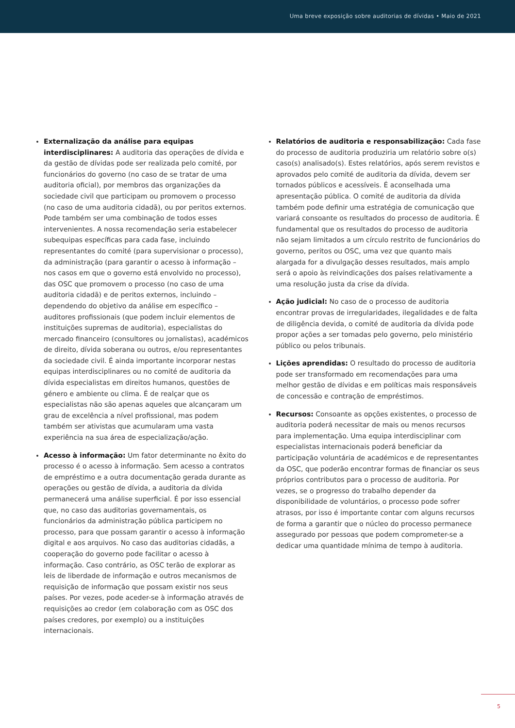Uma breve exposição sobre auditorias de dívidas • Maio de 2021
Externalização da análise para equipas interdisciplinares: A auditoria das operações de dívida e da gestão de dívidas pode ser realizada pelo comité, por funcionários do governo (no caso de se tratar de uma auditoria oficial), por membros das organizações da sociedade civil que participam ou promovem o processo (no caso de uma auditoria cidadã), ou por peritos externos. Pode também ser uma combinação de todos esses intervenientes. A nossa recomendação seria estabelecer subequipas específicas para cada fase, incluindo representantes do comité (para supervisionar o processo), da administração (para garantir o acesso à informação – nos casos em que o governo está envolvido no processo), das OSC que promovem o processo (no caso de uma auditoria cidadã) e de peritos externos, incluindo – dependendo do objetivo da análise em específico – auditores profissionais (que podem incluir elementos de instituições supremas de auditoria), especialistas do mercado financeiro (consultores ou jornalistas), académicos de direito, dívida soberana ou outros, e/ou representantes da sociedade civil. É ainda importante incorporar nestas equipas interdisciplinares ou no comité de auditoria da dívida especialistas em direitos humanos, questões de género e ambiente ou clima. É de realçar que os especialistas não são apenas aqueles que alcançaram um grau de excelência a nível profissional, mas podem também ser ativistas que acumularam uma vasta experiência na sua área de especialização/ação.
Acesso à informação: Um fator determinante no êxito do processo é o acesso à informação. Sem acesso a contratos de empréstimo e a outra documentação gerada durante as operações ou gestão de dívida, a auditoria da dívida permanecerá uma análise superficial. É por isso essencial que, no caso das auditorias governamentais, os funcionários da administração pública participem no processo, para que possam garantir o acesso à informação digital e aos arquivos. No caso das auditorias cidadãs, a cooperação do governo pode facilitar o acesso à informação. Caso contrário, as OSC terão de explorar as leis de liberdade de informação e outros mecanismos de requisição de informação que possam existir nos seus países. Por vezes, pode aceder-se à informação através de requisições ao credor (em colaboração com as OSC dos países credores, por exemplo) ou a instituições internacionais.
Relatórios de auditoria e responsabilização: Cada fase do processo de auditoria produziria um relatório sobre o(s) caso(s) analisado(s). Estes relatórios, após serem revistos e aprovados pelo comité de auditoria da dívida, devem ser tornados públicos e acessíveis. É aconselhada uma apresentação pública. O comité de auditoria da dívida também pode definir uma estratégia de comunicação que variará consoante os resultados do processo de auditoria. É fundamental que os resultados do processo de auditoria não sejam limitados a um círculo restrito de funcionários do governo, peritos ou OSC, uma vez que quanto mais alargada for a divulgação desses resultados, mais amplo será o apoio às reivindicações dos países relativamente a uma resolução justa da crise da dívida.
Ação judicial: No caso de o processo de auditoria encontrar provas de irregularidades, ilegalidades e de falta de diligência devida, o comité de auditoria da dívida pode propor ações a ser tomadas pelo governo, pelo ministério público ou pelos tribunais.
Lições aprendidas: O resultado do processo de auditoria pode ser transformado em recomendações para uma melhor gestão de dívidas e em políticas mais responsáveis de concessão e contração de empréstimos.
Recursos: Consoante as opções existentes, o processo de auditoria poderá necessitar de mais ou menos recursos para implementação. Uma equipa interdisciplinar com especialistas internacionais poderá beneficiar da participação voluntária de académicos e de representantes da OSC, que poderão encontrar formas de financiar os seus próprios contributos para o processo de auditoria. Por vezes, se o progresso do trabalho depender da disponibilidade de voluntários, o processo pode sofrer atrasos, por isso é importante contar com alguns recursos de forma a garantir que o núcleo do processo permanece assegurado por pessoas que podem comprometer-se a dedicar uma quantidade mínima de tempo à auditoria.
5